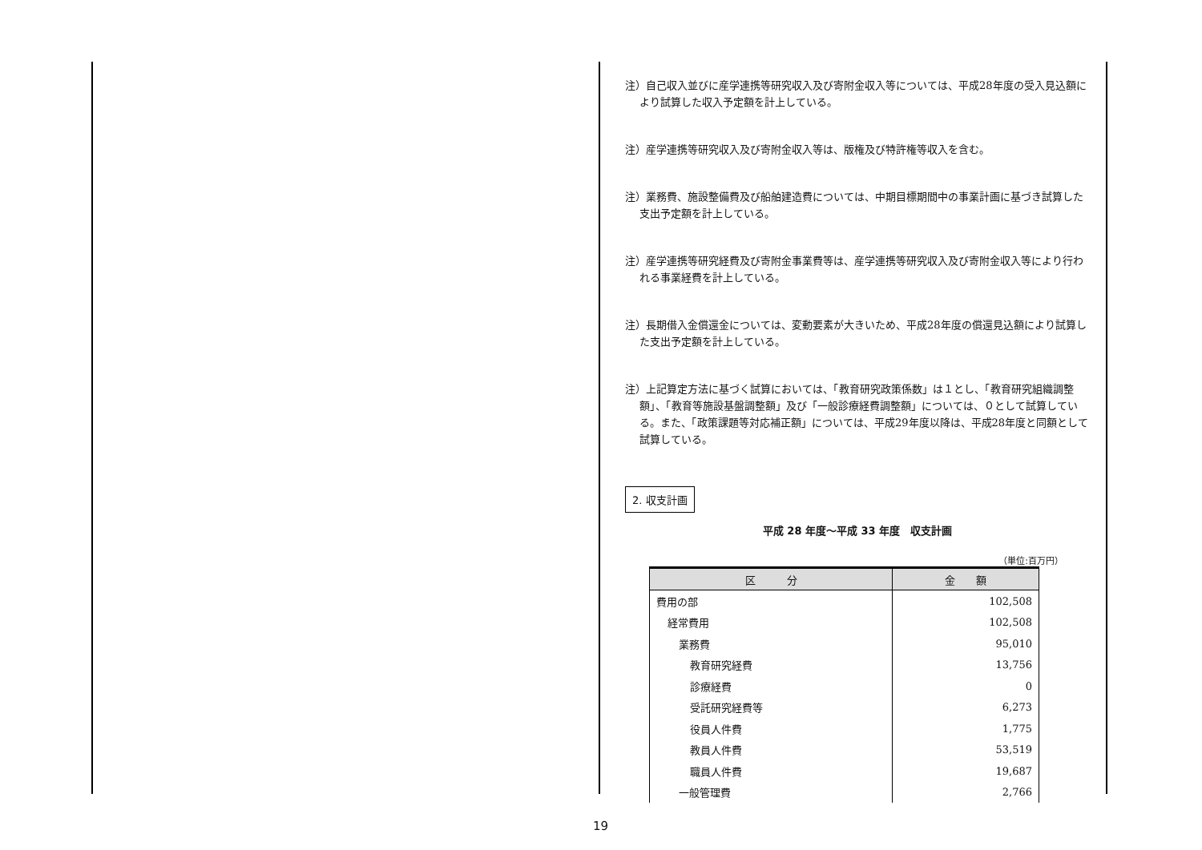注）自己収入並びに産学連携等研究収入及び寄附金収入等については、平成28年度の受入見込額により試算した収入予定額を計上している。
注）産学連携等研究収入及び寄附金収入等は、版権及び特許権等収入を含む。
注）業務費、施設整備費及び船舶建造費については、中期目標期間中の事業計画に基づき試算した支出予定額を計上している。
注）産学連携等研究経費及び寄附金事業費等は、産学連携等研究収入及び寄附金収入等により行われる事業経費を計上している。
注）長期借入金償還金については、変動要素が大きいため、平成28年度の償還見込額により試算した支出予定額を計上している。
注）上記算定方法に基づく試算においては、「教育研究政策係数」は１とし、「教育研究組織調整額」、「教育等施設基盤調整額」及び「一般診療経費調整額」については、０として試算している。また、「政策課題等対応補正額」については、平成29年度以降は、平成28年度と同額として試算している。
2. 収支計画
平成 28 年度～平成 33 年度　収支計画
（単位:百万円）
| 区 分 | 金 額 |
| --- | --- |
| 費用の部 | 102,508 |
| 経常費用 | 102,508 |
| 業務費 | 95,010 |
| 教育研究経費 | 13,756 |
| 診療経費 | 0 |
| 受託研究経費等 | 6,273 |
| 役員人件費 | 1,775 |
| 教員人件費 | 53,519 |
| 職員人件費 | 19,687 |
| 一般管理費 | 2,766 |
19